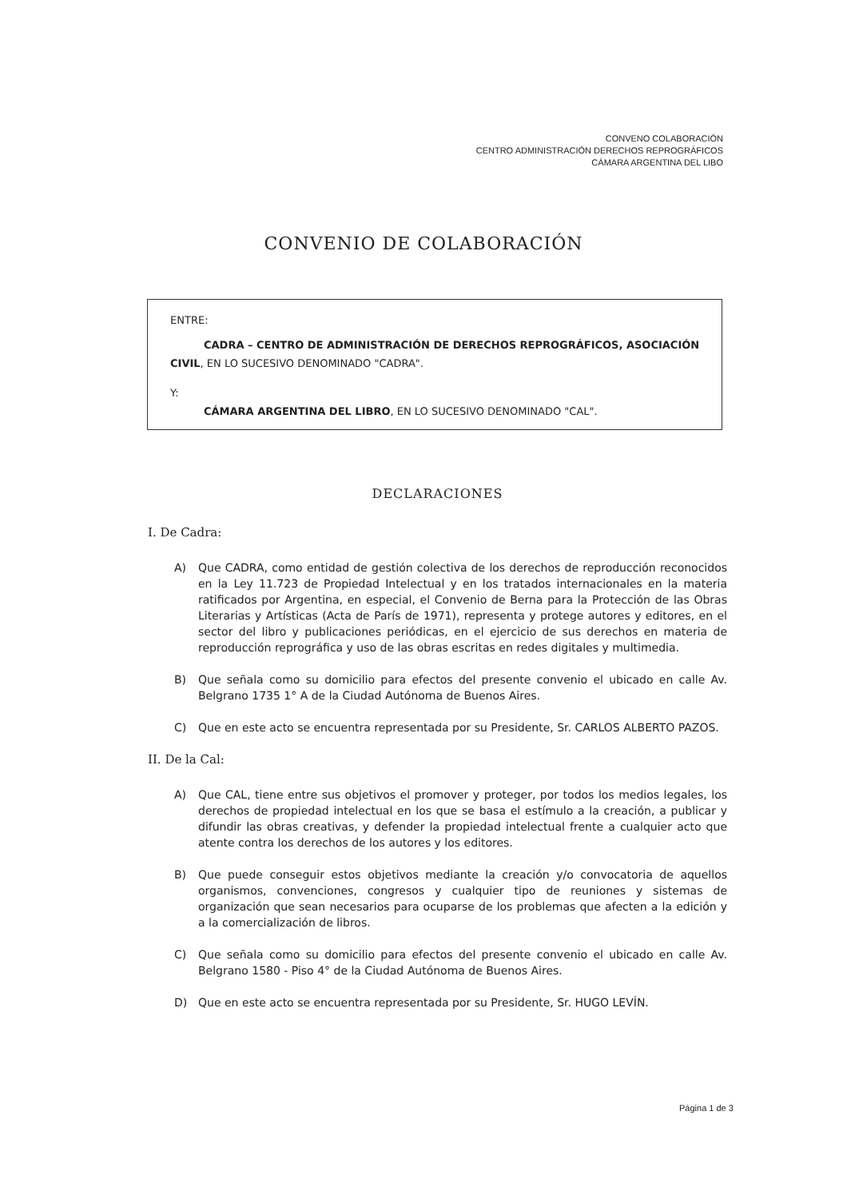CONVENO COLABORACIÓN
CENTRO ADMINISTRACIÓN DERECHOS REPROGRÁFICOS
CÁMARA ARGENTINA DEL LIBO
CONVENIO DE COLABORACIÓN
ENTRE:
CADRA – CENTRO DE ADMINISTRACIÓN DE DERECHOS REPROGRÁFICOS, ASOCIACIÓN CIVIL, EN LO SUCESIVO DENOMINADO "CADRA".
Y:
CÁMARA ARGENTINA DEL LIBRO, EN LO SUCESIVO DENOMINADO "CAL".
DECLARACIONES
I. De Cadra:
A) Que CADRA, como entidad de gestión colectiva de los derechos de reproducción reconocidos en la Ley 11.723 de Propiedad Intelectual y en los tratados internacionales en la materia ratificados por Argentina, en especial, el Convenio de Berna para la Protección de las Obras Literarias y Artísticas (Acta de París de 1971), representa y protege autores y editores, en el sector del libro y publicaciones periódicas, en el ejercicio de sus derechos en materia de reproducción reprográfica y uso de las obras escritas en redes digitales y multimedia.
B) Que señala como su domicilio para efectos del presente convenio el ubicado en calle Av. Belgrano 1735 1° A de la Ciudad Autónoma de Buenos Aires.
C) Que en este acto se encuentra representada por su Presidente, Sr. CARLOS ALBERTO PAZOS.
II. De la Cal:
A) Que CAL, tiene entre sus objetivos el promover y proteger, por todos los medios legales, los derechos de propiedad intelectual en los que se basa el estímulo a la creación, a publicar y difundir las obras creativas, y defender la propiedad intelectual frente a cualquier acto que atente contra los derechos de los autores y los editores.
B) Que puede conseguir estos objetivos mediante la creación y/o convocatoria de aquellos organismos, convenciones, congresos y cualquier tipo de reuniones y sistemas de organización que sean necesarios para ocuparse de los problemas que afecten a la edición y a la comercialización de libros.
C) Que señala como su domicilio para efectos del presente convenio el ubicado en calle Av. Belgrano 1580 - Piso 4° de la Ciudad Autónoma de Buenos Aires.
D) Que en este acto se encuentra representada por su Presidente, Sr. HUGO LEVÍN.
Página 1 de 3